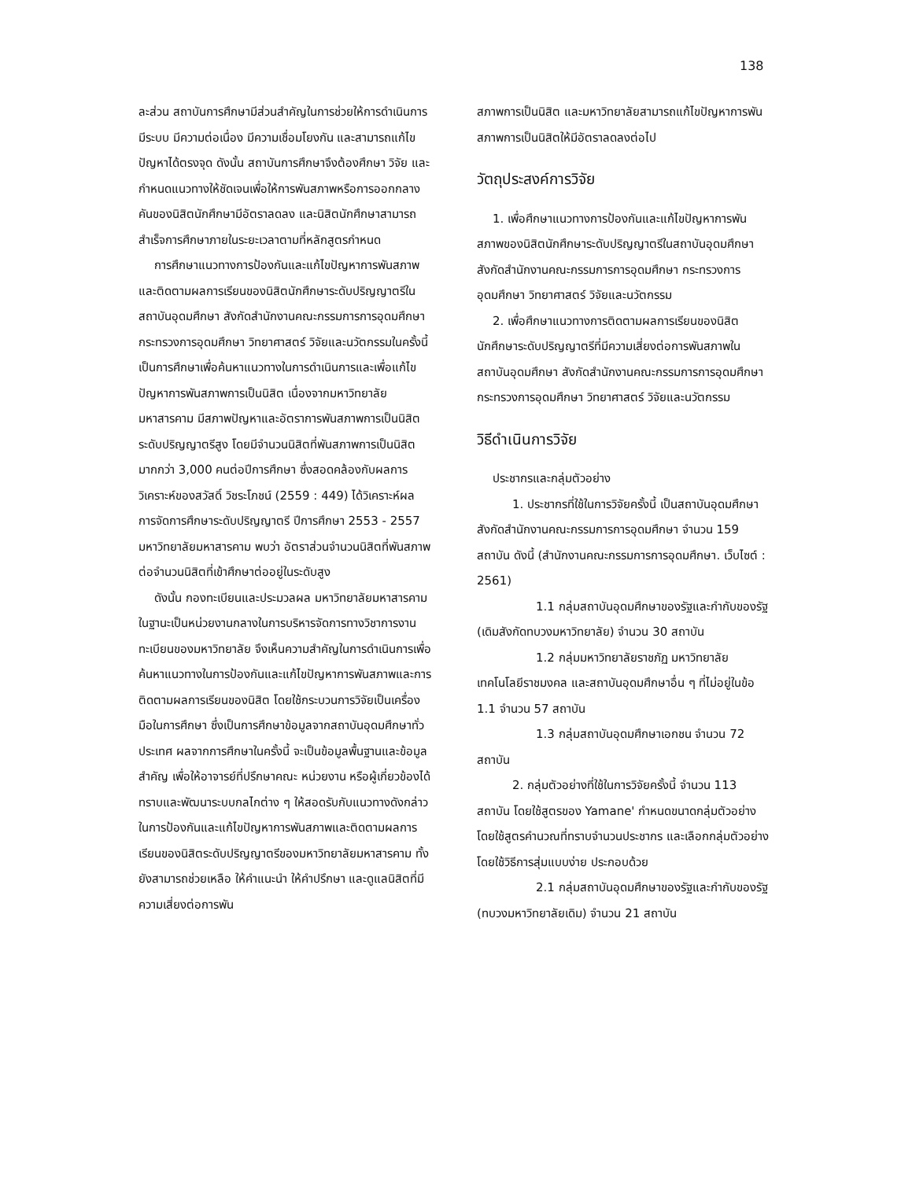138
ละส่วน สถาบันการศึกษามีส่วนสำคัญในการช่วยให้การดำเนินการมีระบบ มีความต่อเนื่อง มีความเชื่อมโยงกัน และสามารถแก้ไขปัญหาได้ตรงจุด ดังนั้น สถาบันการศึกษาจึงต้องศึกษา วิจัย และกำหนดแนวทางให้ชัดเจนเพื่อให้การพันสภาพหรือการออกกลางคันของนิสิตนักศึกษามีอัตราลดลง และนิสิตนักศึกษาสามารถสำเร็จการศึกษาภายในระยะเวลาตามที่หลักสูตรกำหนด
การศึกษาแนวทางการป้องกันและแก้ไขปัญหาการพันสภาพและติดตามผลการเรียนของนิสิตนักศึกษาระดับปริญญาตรีในสถาบันอุดมศึกษา สังกัดสำนักงานคณะกรรมการการอุดมศึกษา กระทรวงการอุดมศึกษา วิทยาศาสตร์ วิจัยและนวัตกรรมในครั้งนี้ เป็นการศึกษาเพื่อค้นหาแนวทางในการดำเนินการและเพื่อแก้ไขปัญหาการพันสภาพการเป็นนิสิต เนื่องจากมหาวิทยาลัยมหาสารคาม มีสภาพปัญหาและอัตราการพันสภาพการเป็นนิสิตระดับปริญญาตรีสูง โดยมีจำนวนนิสิตที่พันสภาพการเป็นนิสิตมากกว่า 3,000 คนต่อปีการศึกษา ซึ่งสอดคล้องกับผลการวิเคราะห์ของสวัสดิ์ วิชระโภชน์ (2559 : 449) ได้วิเคราะห์ผลการจัดการศึกษาระดับปริญญาตรี ปีการศึกษา 2553 - 2557 มหาวิทยาลัยมหาสารคาม พบว่า อัตราส่วนจำนวนนิสิตที่พันสภาพต่อจำนวนนิสิตที่เข้าศึกษาต่ออยู่ในระดับสูง
ดังนั้น กองทะเบียนและประมวลผล มหาวิทยาลัยมหาสารคาม ในฐานะเป็นหน่วยงานกลางในการบริหารจัดการทางวิชาการงานทะเบียนของมหาวิทยาลัย จึงเห็นความสำคัญในการดำเนินการเพื่อค้นหาแนวทางในการป้องกันและแก้ไขปัญหาการพันสภาพและการติดตามผลการเรียนของนิสิต โดยใช้กระบวนการวิจัยเป็นเครื่องมือในการศึกษา ซึ่งเป็นการศึกษาข้อมูลจากสถาบันอุดมศึกษาทั่วประเทศ ผลจากการศึกษาในครั้งนี้ จะเป็นข้อมูลพื้นฐานและข้อมูลสำคัญ เพื่อให้อาจารย์ที่ปรึกษาคณะ หน่วยงาน หรือผู้เกี่ยวข้องได้ทราบและพัฒนาระบบกลไกต่าง ๆ ให้สอดรับกับแนวทางดังกล่าวในการป้องกันและแก้ไขปัญหาการพันสภาพและติดตามผลการเรียนของนิสิตระดับปริญญาตรีของมหาวิทยาลัยมหาสารคาม ทั้งยังสามารถช่วยเหลือ ให้คำแนะนำ ให้คำปรึกษา และดูแลนิสิตที่มีความเสี่ยงต่อการพัน
สภาพการเป็นนิสิต และมหาวิทยาลัยสามารถแก้ไขปัญหาการพันสภาพการเป็นนิสิตให้มีอัตราลดลงต่อไป
วัตถุประสงค์การวิจัย
1. เพื่อศึกษาแนวทางการป้องกันและแก้ไขปัญหาการพันสภาพของนิสิตนักศึกษาระดับปริญญาตรีในสถาบันอุดมศึกษา สังกัดสำนักงานคณะกรรมการการอุดมศึกษา กระทรวงการอุดมศึกษา วิทยาศาสตร์ วิจัยและนวัตกรรม
2. เพื่อศึกษาแนวทางการติดตามผลการเรียนของนิสิตนักศึกษาระดับปริญญาตรีที่มีความเสี่ยงต่อการพันสภาพในสถาบันอุดมศึกษา สังกัดสำนักงานคณะกรรมการการอุดมศึกษา กระทรวงการอุดมศึกษา วิทยาศาสตร์ วิจัยและนวัตกรรม
วิธีดำเนินการวิจัย
ประชากรและกลุ่มตัวอย่าง
1. ประชากรที่ใช้ในการวิจัยครั้งนี้ เป็นสถาบันอุดมศึกษาสังกัดสำนักงานคณะกรรมการการอุดมศึกษา จำนวน 159 สถาบัน ดังนี้ (สำนักงานคณะกรรมการการอุดมศึกษา. เว็บไซต์ : 2561)
1.1 กลุ่มสถาบันอุดมศึกษาของรัฐและกำกับของรัฐ (เดิมสังกัดทบวงมหาวิทยาลัย) จำนวน 30 สถาบัน
1.2 กลุ่มมหาวิทยาลัยราชภัฏ มหาวิทยาลัยเทคโนโลยีราชมงคล และสถาบันอุดมศึกษาอื่น ๆ ที่ไม่อยู่ในข้อ 1.1 จำนวน 57 สถาบัน
1.3 กลุ่มสถาบันอุดมศึกษาเอกชน จำนวน 72 สถาบัน
2. กลุ่มตัวอย่างที่ใช้ในการวิจัยครั้งนี้ จำนวน 113 สถาบัน โดยใช้สูตรของ Yamane' กำหนดขนาดกลุ่มตัวอย่างโดยใช้สูตรคำนวณที่ทราบจำนวนประชากร และเลือกกลุ่มตัวอย่างโดยใช้วิธีการสุ่มแบบง่าย ประกอบด้วย
2.1 กลุ่มสถาบันอุดมศึกษาของรัฐและกำกับของรัฐ (ทบวงมหาวิทยาลัยเดิม) จำนวน 21 สถาบัน